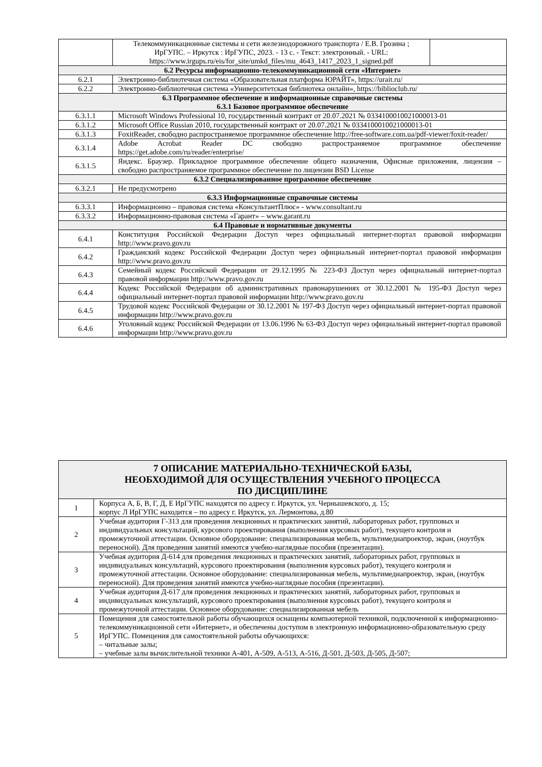| | Телекоммуникационные системы и сети железнодорожного транспорта / Е.В. Грозина ; ИрГУПС. – Иркутск : ИрГУПС, 2023. - 13 с. - Текст: электронный. - URL: https://www.irgups.ru/eis/for_site/umkd_files/mu_4643_1417_2023_1_signed.pdf | |
| 6.2 Ресурсы информационно-телекоммуникационной сети «Интернет» | | |
| 6.2.1 | Электронно-библиотечная система «Образовательная платформа ЮРАЙТ», https://urait.ru/ | |
| 6.2.2 | Электронно-библиотечная система «Университетская библиотека онлайн», https://biblioclub.ru/ | |
| 6.3 Программное обеспечение и информационные справочные системы 6.3.1 Базовое программное обеспечение | | |
| 6.3.1.1 | Microsoft Windows Professional 10, государственный контракт от 20.07.2021 № 0334100010021000013-01 | |
| 6.3.1.2 | Microsoft Office Russian 2010, государственный контракт от 20.07.2021 № 0334100010021000013-01 | |
| 6.3.1.3 | FoxitReader, свободно распространяемое программное обеспечение http://free-software.com.ua/pdf-viewer/foxit-reader/ | |
| 6.3.1.4 | Adobe Acrobat Reader DC свободно распространяемое программное обеспечение https://get.adobe.com/ru/reader/enterprise/ | |
| 6.3.1.5 | Яндекс. Браузер. Прикладное программное обеспечение общего назначения, Офисные приложения, лицензия – свободно распространяемое программное обеспечение по лицензии BSD License | |
| 6.3.2 Специализированное программное обеспечение | | |
| 6.3.2.1 | Не предусмотрено | |
| 6.3.3 Информационные справочные системы | | |
| 6.3.3.1 | Информационно – правовая система «КонсультантПлюс» - www.consultant.ru | |
| 6.3.3.2 | Информационно-правовая система «Гарант» – www.garant.ru | |
| 6.4 Правовые и нормативные документы | | |
| 6.4.1 | Конституция Российской Федерации Доступ через официальный интернет-портал правовой информации http://www.pravo.gov.ru | |
| 6.4.2 | Гражданский кодекс Российской Федерации Доступ через официальный интернет-портал правовой информации http://www.pravo.gov.ru | |
| 6.4.3 | Семейный кодекс Российской Федерации от 29.12.1995 № 223-ФЗ Доступ через официальный интернет-портал правовой информации http://www.pravo.gov.ru | |
| 6.4.4 | Кодекс Российской Федерации об административных правонарушениях от 30.12.2001 № 195-ФЗ Доступ через официальный интернет-портал правовой информации http://www.pravo.gov.ru | |
| 6.4.5 | Трудовой кодекс Российской Федерации от 30.12.2001 № 197-ФЗ Доступ через официальный интернет-портал правовой информации http://www.pravo.gov.ru | |
| 6.4.6 | Уголовный кодекс Российской Федерации от 13.06.1996 № 63-ФЗ Доступ через официальный интернет-портал правовой информации http://www.pravo.gov.ru | |
| 7 ОПИСАНИЕ МАТЕРИАЛЬНО-ТЕХНИЧЕСКОЙ БАЗЫ, НЕОБХОДИМОЙ ДЛЯ ОСУЩЕСТВЛЕНИЯ УЧЕБНОГО ПРОЦЕССА ПО ДИСЦИПЛИНЕ | |
| 1 | Корпуса А, Б, В, Г, Д, Е ИрГУПС находятся по адресу г. Иркутск, ул. Чернышевского, д. 15; корпус Л ИрГУПС находится – по адресу г. Иркутск, ул. Лермонтова, д.80 |
| 2 | Учебная аудитория Г-313 для проведения лекционных и практических занятий, лабораторных работ, групповых и индивидуальных консультаций, курсового проектирования (выполнения курсовых работ), текущего контроля и промежуточной аттестации. Основное оборудование: специализированная мебель, мультимедиапроектор, экран, (ноутбук переносной). Для проведения занятий имеются учебно-наглядные пособия (презентации). |
| 3 | Учебная аудитория Д-614 для проведения лекционных и практических занятий, лабораторных работ, групповых и индивидуальных консультаций, курсового проектирования (выполнения курсовых работ), текущего контроля и промежуточной аттестации. Основное оборудование: специализированная мебель, мультимедиапроектор, экран, (ноутбук переносной). Для проведения занятий имеются учебно-наглядные пособия (презентации). |
| 4 | Учебная аудитория Д-617 для проведения лекционных и практических занятий, лабораторных работ, групповых и индивидуальных консультаций, курсового проектирования (выполнения курсовых работ), текущего контроля и промежуточной аттестации. Основное оборудование: специализированная мебель |
| 5 | Помещения для самостоятельной работы обучающихся оснащены компьютерной техникой, подключенной к информационно-телекоммуникационной сети «Интернет», и обеспечены доступом в электронную информационно-образовательную среду ИрГУПС. Помещения для самостоятельной работы обучающихся: – читальные залы; – учебные залы вычислительной техники А-401, А-509, А-513, А-516, Д-501, Д-503, Д-505, Д-507; |